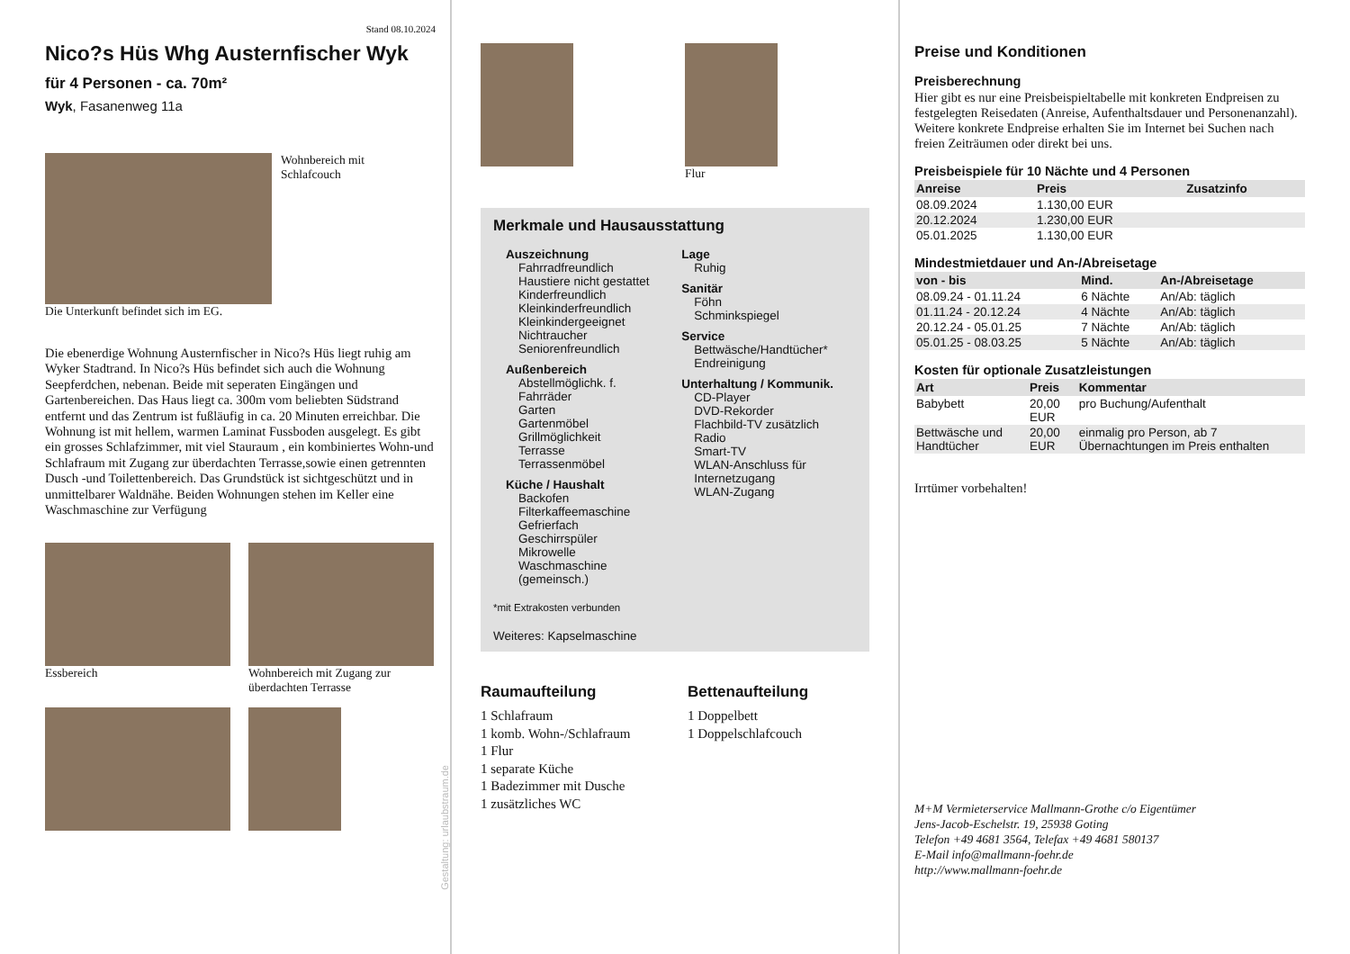Stand 08.10.2024
Nico?s Hüs Whg Austernfischer Wyk
für 4 Personen - ca. 70m²
Wyk, Fasanenweg 11a
Wohnbereich mit
Schlafcouch
Die Unterkunft befindet sich im EG.
Die ebenerdige Wohnung Austernfischer in Nico?s Hüs liegt ruhig am Wyker Stadtrand. In Nico?s Hüs befindet sich auch die Wohnung Seepferdchen, nebenan. Beide mit seperaten Eingängen und Gartenbereichen. Das Haus liegt ca. 300m vom beliebten Südstrand entfernt und das Zentrum ist fußläufig in ca. 20 Minuten erreichbar. Die Wohnung ist mit hellem, warmen Laminat Fussboden ausgelegt. Es gibt ein grosses Schlafzimmer, mit viel Stauraum , ein kombiniertes Wohn-und Schlafraum mit Zugang zur überdachten Terrasse,sowie einen getrennten Dusch -und Toilettenbereich. Das Grundstück ist sichtgeschützt und in unmittelbarer Waldnähe. Beiden Wohnungen stehen im Keller eine Waschmaschine zur Verfügung
Essbereich Wohnbereich mit Zugang zur überdachten Terrasse
Gestaltung: urlaubstraum.de
Flur
Merkmale und Hausausstattung
Auszeichnung
Fahrradfreundlich
Haustiere nicht gestattet
Kinderfreundlich
Kleinkinderfreundlich
Kleinkindergeeignet
Nichtraucher
Seniorenfreundlich
Außenbereich
Abstellmöglichk. f. Fahrräder
Garten
Gartenmöbel
Grillmöglichkeit
Terrasse
Terrassenmöbel
Küche / Haushalt
Backofen
Filterkaffeemaschine
Gefrierfach
Geschirrspüler
Mikrowelle
Waschmaschine (gemeinsch.)
Lage
Ruhig
Sanitär
Föhn
Schminkspiegel
Service
Bettwäsche/Handtücher*
Endreinigung
Unterhaltung / Kommunik.
CD-Player
DVD-Rekorder
Flachbild-TV zusätzlich
Radio
Smart-TV
WLAN-Anschluss für Internetzugang
WLAN-Zugang
*mit Extrakosten verbunden
Weiteres: Kapselmaschine
Raumaufteilung
1 Schlafraum
1 komb. Wohn-/Schlafraum
1 Flur
1 separate Küche
1 Badezimmer mit Dusche
1 zusätzliches WC
Bettenaufteilung
1 Doppelbett
1 Doppelschlafcouch
Preise und Konditionen
Preisberechnung
Hier gibt es nur eine Preisbeispieltabelle mit konkreten Endpreisen zu festgelegten Reisedaten (Anreise, Aufenthaltsdauer und Personenanzahl). Weitere konkrete Endpreise erhalten Sie im Internet bei Suchen nach freien Zeiträumen oder direkt bei uns.
Preisbeispiele für 10 Nächte und 4 Personen
| Anreise | Preis | Zusatzinfo |
| --- | --- | --- |
| 08.09.2024 | 1.130,00 EUR | |
| 20.12.2024 | 1.230,00 EUR | |
| 05.01.2025 | 1.130,00 EUR | |
Mindestmietdauer und An-/Abreisetage
| von - bis | Mind. | An-/Abreisetage |
| --- | --- | --- |
| 08.09.24 - 01.11.24 | 6 Nächte | An/Ab: täglich |
| 01.11.24 - 20.12.24 | 4 Nächte | An/Ab: täglich |
| 20.12.24 - 05.01.25 | 7 Nächte | An/Ab: täglich |
| 05.01.25 - 08.03.25 | 5 Nächte | An/Ab: täglich |
Kosten für optionale Zusatzleistungen
| Art | Preis | Kommentar |
| --- | --- | --- |
| Babybett | 20,00 EUR | pro Buchung/Aufenthalt |
| Bettwäsche und Handtücher | 20,00 EUR | einmalig pro Person, ab 7 Übernachtungen im Preis enthalten |
Irrtümer vorbehalten!
M+M Vermieterservice Mallmann-Grothe c/o Eigentümer
Jens-Jacob-Eschelstr. 19, 25938 Goting
Telefon +49 4681 3564, Telefax +49 4681 580137
E-Mail info@mallmann-foehr.de
http://www.mallmann-foehr.de